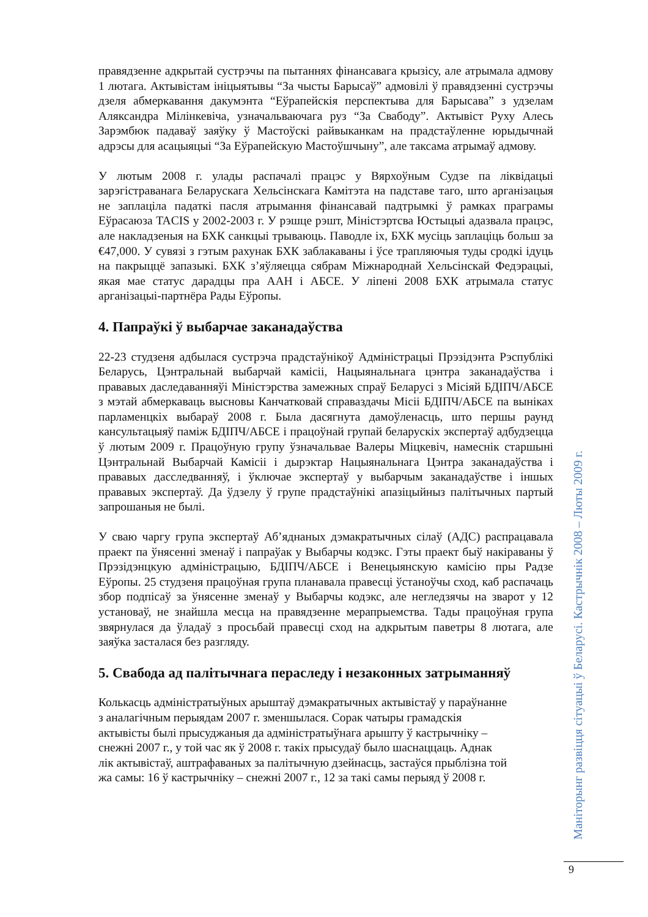правядзенне адкрытай сустрэчы па пытаннях фінансавага крызісу, але атрымала адмову 1 лютага. Актывістам ініцыятывы “За чысты Барысаў” адмовілі ў правядзенні сустрэчы дзеля абмеркавання дакумэнта “Еўрапейскія перспектыва для Барысава” з удзелам Аляксандра Мілінкевіча, узначальваючага руз “За Свабоду”. Актывіст Руху Алесь Зарэмбюк падаваў заяўку ў Мастоўскі райвыканкам на прадстаўленне юрыдычнай адрэсы для асацыяцыі “За Еўрапейскую Мастоўшчыну”, але таксама атрымаў адмову.
У лютым 2008 г. улады распачалі працэс у Вярхоўным Судзе па ліквідацыі зарэгістраванага Беларускага Хельсінскага Камітэта на падставе таго, што арганізацыя не заплаціла падаткі пасля атрымання фінансавай падтрымкі ў рамках праграмы Еўрасаюза TACIS у 2002-2003 г. У рэшце рэшт, Міністэртсва Юстыцыі адазвала працэс, але накладзеныя на БХК санкцыі трываюць. Паводле іх, БХК мусіць заплаціць больш за €47,000. У сувязі з гэтым рахунак БХК заблакаваны і ўсе трапляючыя туды сродкі ідуць на пакрыццё запазыкі. БХК з’яўляецца сябрам Міжнароднай Хельсінскай Федэрацыі, якая мае статус дарадцы пра ААН і АБСЕ. У ліпені 2008 БХК атрымала статус арганізацыі-партнёра Рады Еўропы.
4. Папраўкі ў выбарчае заканадаўства
22-23 студзеня адбылася сустрэча прадстаўнікоў Адміністрацыі Прэзідэнта Рэспублікі Беларусь, Цэнтральнай выбарчай камісіі, Нацыянальнага цэнтра заканадаўства і прававых даследаванняўі Міністэрства замежных спраў Беларусі з Місіяй БДІПЧ/АБСЕ з мэтай абмеркаваць высновы Канчатковай справаздачы Місіі БДІПЧ/АБСЕ па выніках парламенцкіх выбараў 2008 г. Была дасягнута дамоўленасць, што першы раунд кансультацыяў паміж БДІПЧ/АБСЕ і працоўнай групай беларускіх экспертаў адбудзецца ў лютым 2009 г. Працоўную групу ўзначальвае Валеры Міцкевіч, намеснік старшыні Цэнтральнай Выбарчай Камісіі і дырэктар Нацыянальнага Цэнтра заканадаўства і прававых дасследванняў, і ўключае экспертаў у выбарчым заканадаўстве і іншых прававых экспертаў. Да ўдзелу ў групе прадстаўнікі апазіцыйныз палітычных партый запрошаныя не былі.
У сваю чаргу група экспертаў Аб’яднаных дэмакратычных сілаў (АДС) распрацавала праект па ўнясенні зменаў і папраўак у Выбарчы кодэкс. Гэты праект быў накіраваны ў Прэзідэнцкую адміністрацыю, БДІПЧ/АБСЕ і Венецыянскую камісію пры Радзе Еўропы. 25 студзеня працоўная група планавала правесці ўстаноўчы сход, каб распачаць збор подпісаў за ўнясенне зменаў у Выбарчы кодэкс, але негледзячы на зварот у 12 установаў, не знайшла месца на правядзенне мерапрыемства. Тады працоўная група звярнулася да ўладаў з просьбай правесці сход на адкрытым паветры 8 лютага, але заяўка засталася без разгляду.
5. Свабода ад палітычнага пераследу і незаконных затрыманняў
Колькасць адміністратыўных арыштаў дэмакратычных актывістаў у параўнанне
з аналагічным перыядам 2007 г. зменшылася. Сорак чатыры грамадскія
актывісты былі прысуджаныя да адміністратыўнага арышту ў кастрычніку –
снежні 2007 г., у той час як ў 2008 г. такіх прысудаў было шаснаццаць. Аднак
лік актывістаў, аштрафаваных за палітычную дзейнасць, застаўся прыблізна той
жа самы: 16 ў кастрычніку – снежні 2007 г., 12 за такі самы перыяд ў 2008 г.
Маніторынг развіцця сітуацыі ў Беларусі. Кастрычнік 2008 – Люты 2009 г.
9